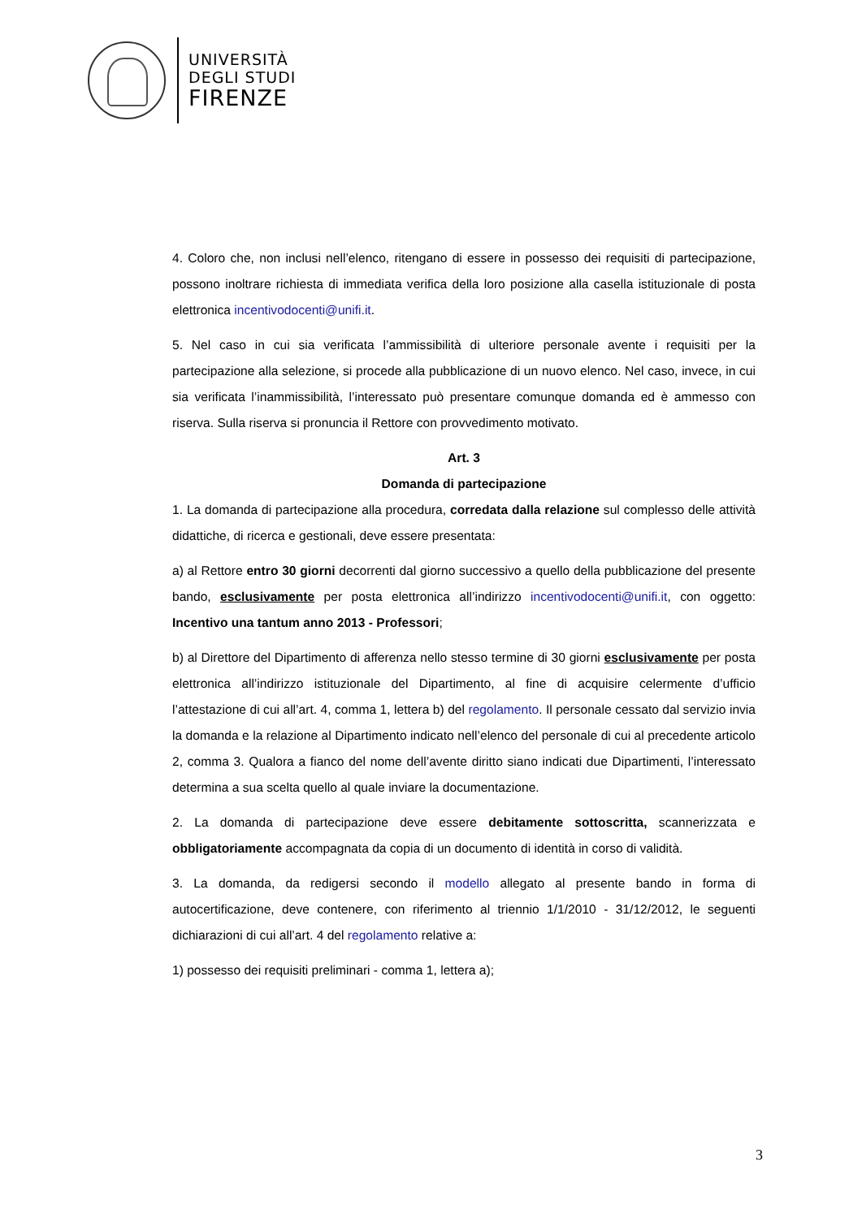UNIVERSITÀ
DEGLI STUDI
FIRENZE
4. Coloro che, non inclusi nell’elenco, ritengano di essere in possesso dei requisiti di partecipazione, possono inoltrare richiesta di immediata verifica della loro posizione alla casella istituzionale di posta elettronica incentivodocenti@unifi.it.
5. Nel caso in cui sia verificata l’ammissibilità di ulteriore personale avente i requisiti per la partecipazione alla selezione, si procede alla pubblicazione di un nuovo elenco. Nel caso, invece, in cui sia verificata l’inammissibilità, l’interessato può presentare comunque domanda ed è ammesso con riserva. Sulla riserva si pronuncia il Rettore con provvedimento motivato.
Art. 3
Domanda di partecipazione
1. La domanda di partecipazione alla procedura, corredata dalla relazione sul complesso delle attività didattiche, di ricerca e gestionali, deve essere presentata:
a) al Rettore entro 30 giorni decorrenti dal giorno successivo a quello della pubblicazione del presente bando, esclusivamente per posta elettronica all’indirizzo incentivodocenti@unifi.it, con oggetto: Incentivo una tantum anno 2013 - Professori;
b) al Direttore del Dipartimento di afferenza nello stesso termine di 30 giorni esclusivamente per posta elettronica all’indirizzo istituzionale del Dipartimento, al fine di acquisire celermente d’ufficio l’attestazione di cui all’art. 4, comma 1, lettera b) del regolamento. Il personale cessato dal servizio invia la domanda e la relazione al Dipartimento indicato nell’elenco del personale di cui al precedente articolo 2, comma 3. Qualora a fianco del nome dell’avente diritto siano indicati due Dipartimenti, l’interessato determina a sua scelta quello al quale inviare la documentazione.
2. La domanda di partecipazione deve essere debitamente sottoscritta, scannerizzata e obbligatoriamente accompagnata da copia di un documento di identità in corso di validità.
3. La domanda, da redigersi secondo il modello allegato al presente bando in forma di autocertificazione, deve contenere, con riferimento al triennio 1/1/2010 - 31/12/2012, le seguenti dichiarazioni di cui all’art. 4 del regolamento relative a:
1) possesso dei requisiti preliminari - comma 1, lettera a);
3